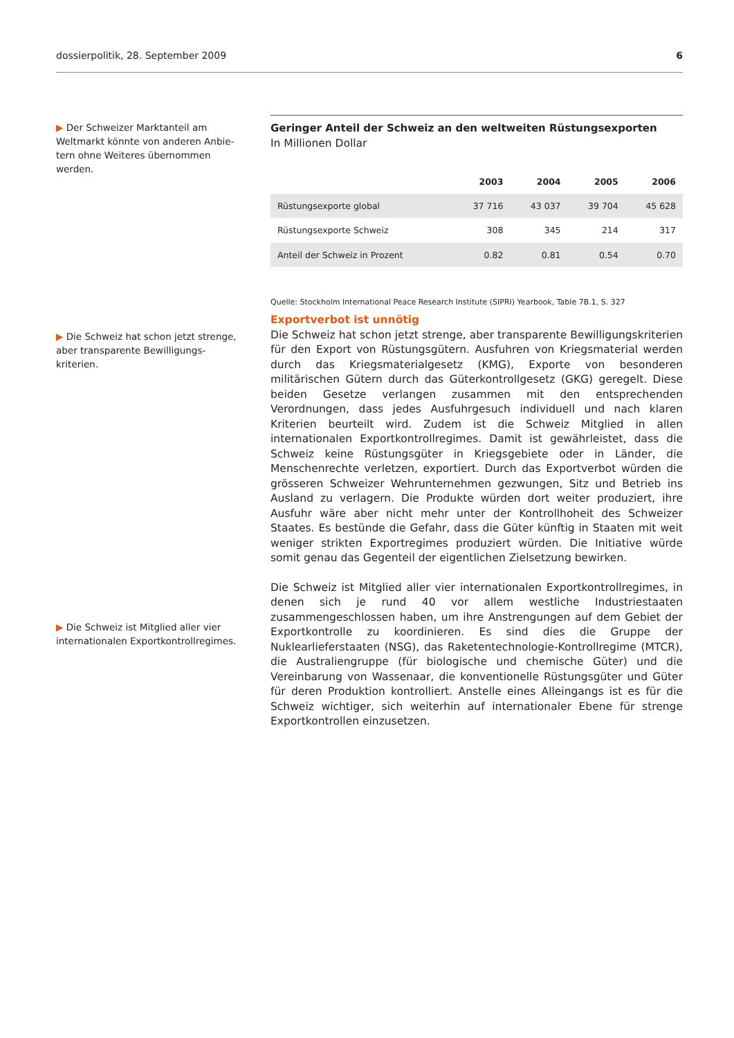dossierpolitik, 28. September 2009 6
▶ Der Schweizer Marktanteil am Weltmarkt könnte von anderen Anbie­tern ohne Weiteres übernommen werden.
Geringer Anteil der Schweiz an den weltweiten Rüstungsexporten
In Millionen Dollar
| | 2003 | 2004 | 2005 | 2006 |
| --- | --- | --- | --- | --- |
| Rüstungsexporte global | 37 716 | 43 037 | 39 704 | 45 628 |
| Rüstungsexporte Schweiz | 308 | 345 | 214 | 317 |
| Anteil der Schweiz in Prozent | 0.82 | 0.81 | 0.54 | 0.70 |
Quelle: Stockholm International Peace Research Institute (SIPRI) Yearbook, Table 7B.1, S. 327
▶ Die Schweiz hat schon jetzt strenge, aber transparente Bewilligungs­kriterien.
▶ Die Schweiz ist Mitglied aller vier internationalen Exportkontrollregimes.
Exportverbot ist unnötig
Die Schweiz hat schon jetzt strenge, aber transparente Bewilligungskriterien für den Export von Rüstungsgütern. Ausfuhren von Kriegsmaterial werden durch das Kriegsmaterialgesetz (KMG), Exporte von besonderen militärischen Gütern durch das Güterkontrollgesetz (GKG) geregelt. Diese beiden Gesetze verlangen zusammen mit den entsprechenden Verordnungen, dass jedes Ausfuhrgesuch individuell und nach klaren Kriterien beurteilt wird. Zudem ist die Schweiz Mitglied in allen internationalen Exportkontrollregimes. Damit ist gewährleistet, dass die Schweiz keine Rüstungsgüter in Kriegsgebiete oder in Länder, die Menschenrechte verletzen, exportiert. Durch das Exportverbot würden die grösseren Schweizer Wehrunternehmen gezwungen, Sitz und Betrieb ins Ausland zu verlagern. Die Produkte würden dort weiter produziert, ihre Ausfuhr wäre aber nicht mehr unter der Kontrollhoheit des Schweizer Staates. Es bestünde die Gefahr, dass die Güter künftig in Staaten mit weit weniger strikten Exportregimes produziert würden. Die Initiative würde somit genau das Gegenteil der eigentlichen Zielsetzung bewirken.
Die Schweiz ist Mitglied aller vier internationalen Exportkontrollregimes, in denen sich je rund 40 vor allem westliche Industriestaaten zusammengeschlossen haben, um ihre Anstrengungen auf dem Gebiet der Exportkontrolle zu koordinieren. Es sind dies die Gruppe der Nuklearlieferstaaten (NSG), das Raketentechnologie-Kontrollregime (MTCR), die Australiengruppe (für biologische und chemische Güter) und die Vereinbarung von Wassenaar, die konventionelle Rüstungsgüter und Güter für deren Produktion kontrolliert. Anstelle eines Alleingangs ist es für die Schweiz wichtiger, sich weiterhin auf internationaler Ebene für strenge Exportkontrollen einzusetzen.